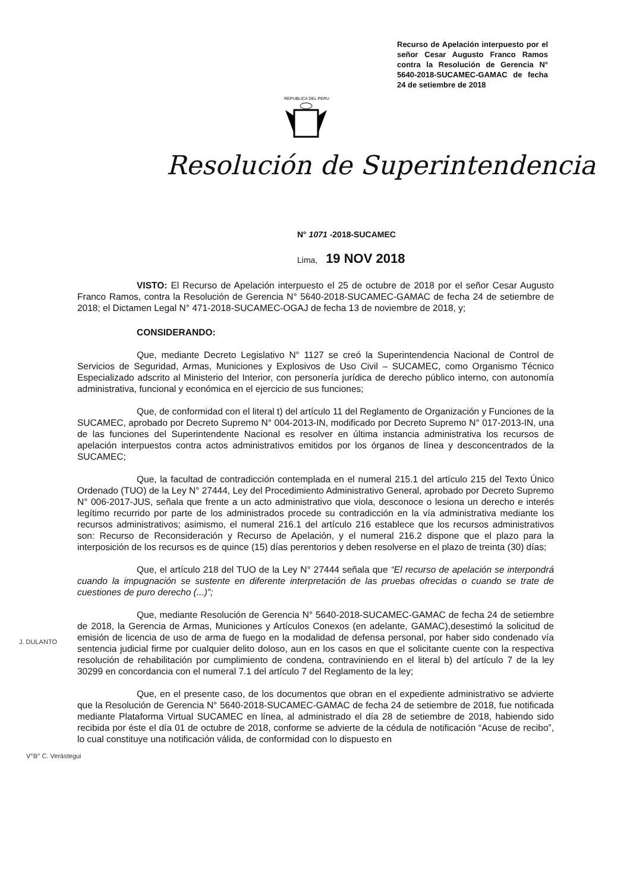Recurso de Apelación interpuesto por el señor Cesar Augusto Franco Ramos contra la Resolución de Gerencia N° 5640-2018-SUCAMEC-GAMAC de fecha 24 de setiembre de 2018
REPUBLICA DEL PERU
Resolución de Superintendencia
N° 1071 -2018-SUCAMEC
Lima, 19 NOV 2018
VISTO: El Recurso de Apelación interpuesto el 25 de octubre de 2018 por el señor Cesar Augusto Franco Ramos, contra la Resolución de Gerencia N° 5640-2018-SUCAMEC-GAMAC de fecha 24 de setiembre de 2018; el Dictamen Legal N° 471-2018-SUCAMEC-OGAJ de fecha 13 de noviembre de 2018, y;
CONSIDERANDO:
Que, mediante Decreto Legislativo N° 1127 se creó la Superintendencia Nacional de Control de Servicios de Seguridad, Armas, Municiones y Explosivos de Uso Civil – SUCAMEC, como Organismo Técnico Especializado adscrito al Ministerio del Interior, con personería jurídica de derecho público interno, con autonomía administrativa, funcional y económica en el ejercicio de sus funciones;
Que, de conformidad con el literal t) del artículo 11 del Reglamento de Organización y Funciones de la SUCAMEC, aprobado por Decreto Supremo N° 004-2013-IN, modificado por Decreto Supremo N° 017-2013-IN, una de las funciones del Superintendente Nacional es resolver en última instancia administrativa los recursos de apelación interpuestos contra actos administrativos emitidos por los órganos de línea y desconcentrados de la SUCAMEC;
Que, la facultad de contradicción contemplada en el numeral 215.1 del artículo 215 del Texto Único Ordenado (TUO) de la Ley N° 27444, Ley del Procedimiento Administrativo General, aprobado por Decreto Supremo N° 006-2017-JUS, señala que frente a un acto administrativo que viola, desconoce o lesiona un derecho e interés legítimo recurrido por parte de los administrados procede su contradicción en la vía administrativa mediante los recursos administrativos; asimismo, el numeral 216.1 del artículo 216 establece que los recursos administrativos son: Recurso de Reconsideración y Recurso de Apelación, y el numeral 216.2 dispone que el plazo para la interposición de los recursos es de quince (15) días perentorios y deben resolverse en el plazo de treinta (30) días;
Que, el artículo 218 del TUO de la Ley N° 27444 señala que “El recurso de apelación se interpondrá cuando la impugnación se sustente en diferente interpretación de las pruebas ofrecidas o cuando se trate de cuestiones de puro derecho (...)”;
Que, mediante Resolución de Gerencia N° 5640-2018-SUCAMEC-GAMAC de fecha 24 de setiembre de 2018, la Gerencia de Armas, Municiones y Artículos Conexos (en adelante, GAMAC),desestimó la solicitud de emisión de licencia de uso de arma de fuego en la modalidad de defensa personal, por haber sido condenado vía sentencia judicial firme por cualquier delito doloso, aun en los casos en que el solicitante cuente con la respectiva resolución de rehabilitación por cumplimiento de condena, contraviniendo en el literal b) del artículo 7 de la ley 30299 en concordancia con el numeral 7.1 del artículo 7 del Reglamento de la ley;
Que, en el presente caso, de los documentos que obran en el expediente administrativo se advierte que la Resolución de Gerencia N° 5640-2018-SUCAMEC-GAMAC de fecha 24 de setiembre de 2018, fue notificada mediante Plataforma Virtual SUCAMEC en línea, al administrado el día 28 de setiembre de 2018, habiendo sido recibida por éste el día 01 de octubre de 2018, conforme se advierte de la cédula de notificación “Acuse de recibo”, lo cual constituye una notificación válida, de conformidad con lo dispuesto en
J. DULANTO
V°B° C. Verástegui